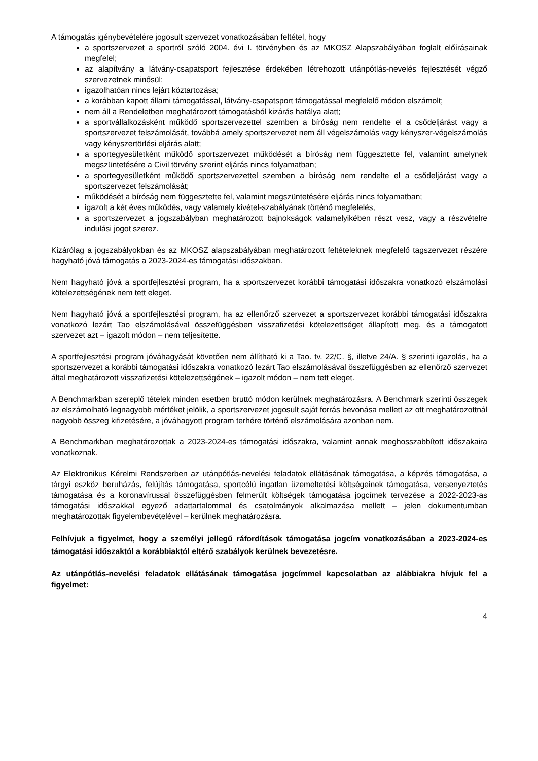A támogatás igénybevételére jogosult szervezet vonatkozásában feltétel, hogy
a sportszervezet a sportról szóló 2004. évi I. törvényben és az MKOSZ Alapszabályában foglalt előírásainak megfelel;
az alapítvány a látvány-csapatsport fejlesztése érdekében létrehozott utánpótlás-nevelés fejlesztését végző szervezetnek minősül;
igazolhatóan nincs lejárt köztartozása;
a korábban kapott állami támogatással, látvány-csapatsport támogatással megfelelő módon elszámolt;
nem áll a Rendeletben meghatározott támogatásból kizárás hatálya alatt;
a sportvállalkozásként működő sportszervezettel szemben a bíróság nem rendelte el a csődeljárást vagy a sportszervezet felszámolását, továbbá amely sportszervezet nem áll végelszámolás vagy kényszer-végelszámolás vagy kényszertörlési eljárás alatt;
a sportegyesületként működő sportszervezet működését a bíróság nem függesztette fel, valamint amelynek megszüntetésére a Civil törvény szerint eljárás nincs folyamatban;
a sportegyesületként működő sportszervezettel szemben a bíróság nem rendelte el a csődeljárást vagy a sportszervezet felszámolását;
működését a bíróság nem függesztette fel, valamint megszüntetésére eljárás nincs folyamatban;
igazolt a két éves működés, vagy valamely kivétel-szabályának történő megfelelés,
a sportszervezet a jogszabályban meghatározott bajnokságok valamelyikében részt vesz, vagy a részvételre indulási jogot szerez.
Kizárólag a jogszabályokban és az MKOSZ alapszabályában meghatározott feltételeknek megfelelő tagszervezet részére hagyható jóvá támogatás a 2023-2024-es támogatási időszakban.
Nem hagyható jóvá a sportfejlesztési program, ha a sportszervezet korábbi támogatási időszakra vonatkozó elszámolási kötelezettségének nem tett eleget.
Nem hagyható jóvá a sportfejlesztési program, ha az ellenőrző szervezet a sportszervezet korábbi támogatási időszakra vonatkozó lezárt Tao elszámolásával összefüggésben visszafizetési kötelezettséget állapított meg, és a támogatott szervezet azt – igazolt módon – nem teljesítette.
A sportfejlesztési program jóváhagyását követően nem állítható ki a Tao. tv. 22/C. §, illetve 24/A. § szerinti igazolás, ha a sportszervezet a korábbi támogatási időszakra vonatkozó lezárt Tao elszámolásával összefüggésben az ellenőrző szervezet által meghatározott visszafizetési kötelezettségének – igazolt módon – nem tett eleget.
A Benchmarkban szereplő tételek minden esetben bruttó módon kerülnek meghatározásra. A Benchmark szerinti összegek az elszámolható legnagyobb mértéket jelölik, a sportszervezet jogosult saját forrás bevonása mellett az ott meghatározottnál nagyobb összeg kifizetésére, a jóváhagyott program terhére történő elszámolására azonban nem.
A Benchmarkban meghatározottak a 2023-2024-es támogatási időszakra, valamint annak meghosszabbított időszakaira vonatkoznak.
Az Elektronikus Kérelmi Rendszerben az utánpótlás-nevelési feladatok ellátásának támogatása, a képzés támogatása, a tárgyi eszköz beruházás, felújítás támogatása, sportcélú ingatlan üzemeltetési költségeinek támogatása, versenyeztetés támogatása és a koronavírussal összefüggésben felmerült költségek támogatása jogcímek tervezése a 2022-2023-as támogatási időszakkal egyező adattartalommal és csatolmányok alkalmazása mellett – jelen dokumentumban meghatározottak figyelembevételével – kerülnek meghatározásra.
Felhívjuk a figyelmet, hogy a személyi jellegű ráfordítások támogatása jogcím vonatkozásában a 2023-2024-es támogatási időszaktól a korábbiaktól eltérő szabályok kerülnek bevezetésre.
Az utánpótlás-nevelési feladatok ellátásának támogatása jogcímmel kapcsolatban az alábbiakra hívjuk fel a figyelmet:
4